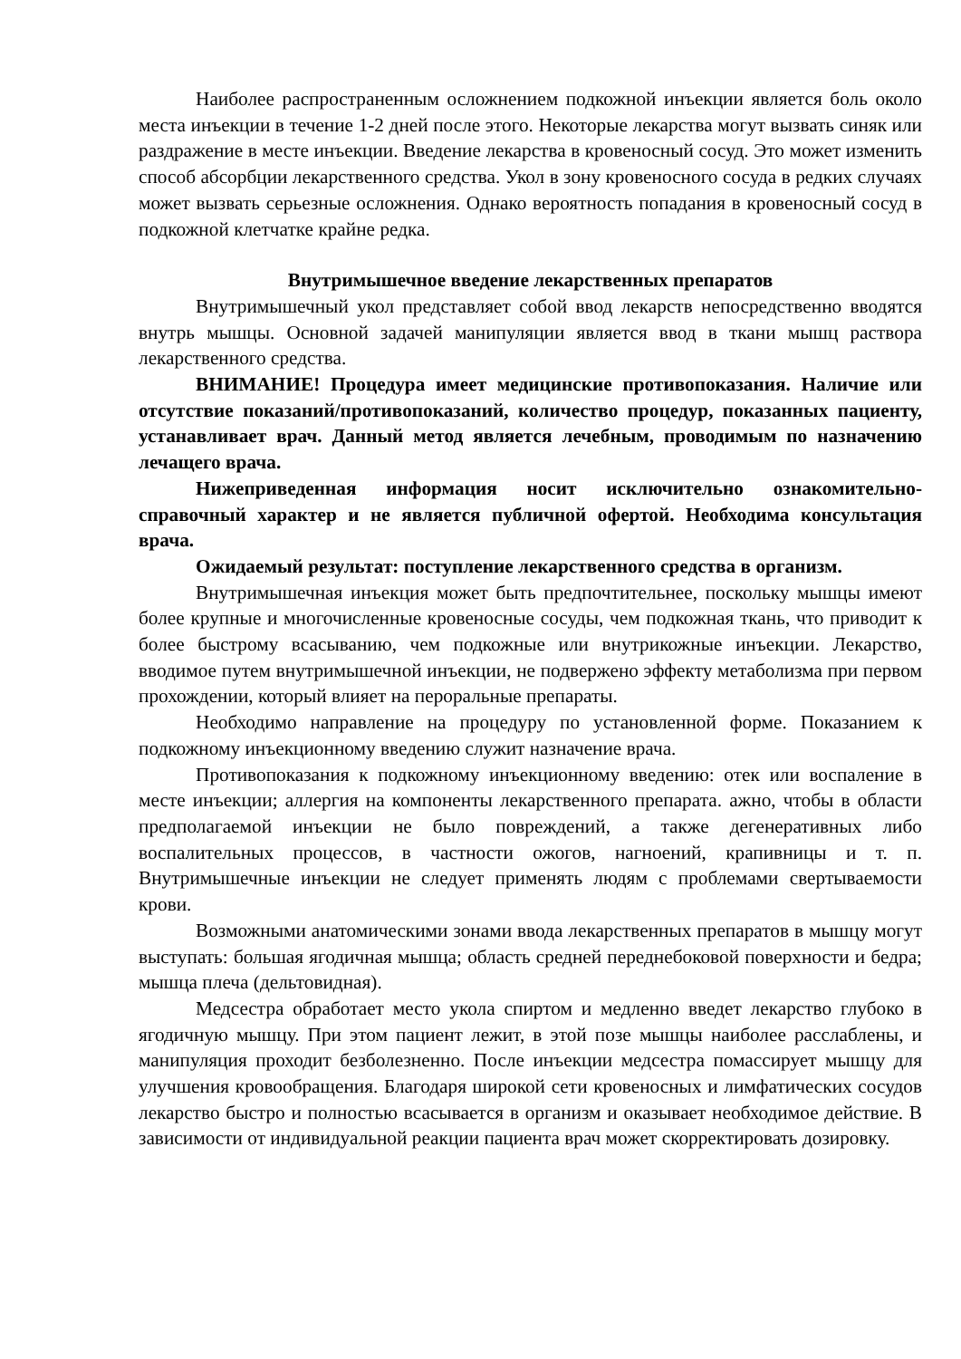Наиболее распространенным осложнением подкожной инъекции является боль около места инъекции в течение 1-2 дней после этого. Некоторые лекарства могут вызвать синяк или раздражение в месте инъекции. Введение лекарства в кровеносный сосуд. Это может изменить способ абсорбции лекарственного средства. Укол в зону кровеносного сосуда в редких случаях может вызвать серьезные осложнения. Однако вероятность попадания в кровеносный сосуд в подкожной клетчатке крайне редка.
Внутримышечное введение лекарственных препаратов
Внутримышечный укол представляет собой ввод лекарств непосредственно вводятся внутрь мышцы. Основной задачей манипуляции является ввод в ткани мышц раствора лекарственного средства.
ВНИМАНИЕ! Процедура имеет медицинские противопоказания. Наличие или отсутствие показаний/противопоказаний, количество процедур, показанных пациенту, устанавливает врач. Данный метод является лечебным, проводимым по назначению лечащего врача.
Нижеприведенная информация носит исключительно ознакомительно-справочный характер и не является публичной офертой. Необходима консультация врача.
Ожидаемый результат: поступление лекарственного средства в организм.
Внутримышечная инъекция может быть предпочтительнее, поскольку мышцы имеют более крупные и многочисленные кровеносные сосуды, чем подкожная ткань, что приводит к более быстрому всасыванию, чем подкожные или внутрикожные инъекции. Лекарство, вводимое путем внутримышечной инъекции, не подвержено эффекту метаболизма при первом прохождении, который влияет на пероральные препараты.
Необходимо направление на процедуру по установленной форме. Показанием к подкожному инъекционному введению служит назначение врача.
Противопоказания к подкожному инъекционному введению: отек или воспаление в месте инъекции; аллергия на компоненты лекарственного препарата. ажно, чтобы в области предполагаемой инъекции не было повреждений, а также дегенеративных либо воспалительных процессов, в частности ожогов, нагноений, крапивницы и т. п. Внутримышечные инъекции не следует применять людям с проблемами свертываемости крови.
Возможными анатомическими зонами ввода лекарственных препаратов в мышцу могут выступать: большая ягодичная мышца; область средней переднебоковой поверхности и бедра; мышца плеча (дельтовидная).
Медсестра обработает место укола спиртом и медленно введет лекарство глубоко в ягодичную мышцу. При этом пациент лежит, в этой позе мышцы наиболее расслаблены, и манипуляция проходит безболезненно. После инъекции медсестра помассирует мышцу для улучшения кровообращения. Благодаря широкой сети кровеносных и лимфатических сосудов лекарство быстро и полностью всасывается в организм и оказывает необходимое действие. В зависимости от индивидуальной реакции пациента врач может скорректировать дозировку.